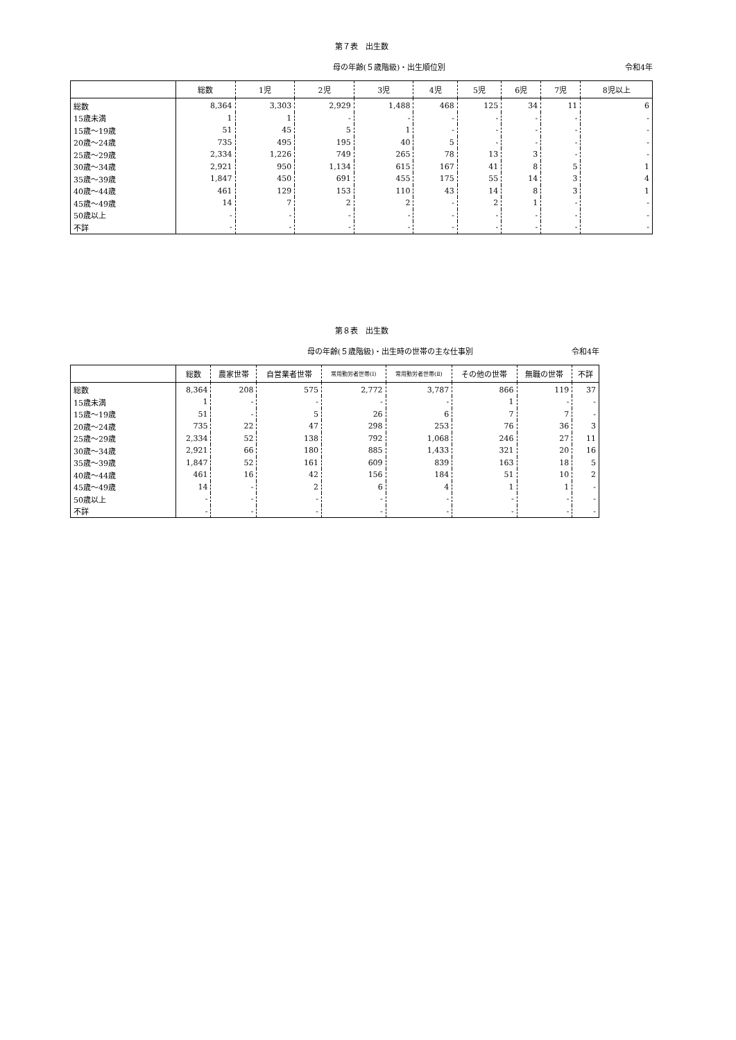第７表　出生数
母の年齢(５歳階級)・出生順位別 令和4年
| | 総数 | 1児 | 2児 | 3児 | 4児 | 5児 | 6児 | 7児 | 8児以上 |
| --- | --- | --- | --- | --- | --- | --- | --- | --- | --- |
| 総数 | 8,364 | 3,303 | 2,929 | 1,488 | 468 | 125 | 34 | 11 | 6 |
| 15歳未満 | 1 | 1 | - | - | - | - | - | - | - |
| 15歳～19歳 | 51 | 45 | 5 | 1 | - | - | - | - | - |
| 20歳～24歳 | 735 | 495 | 195 | 40 | 5 | - | - | - | - |
| 25歳～29歳 | 2,334 | 1,226 | 749 | 265 | 78 | 13 | 3 | - | - |
| 30歳～34歳 | 2,921 | 950 | 1,134 | 615 | 167 | 41 | 8 | 5 | 1 |
| 35歳～39歳 | 1,847 | 450 | 691 | 455 | 175 | 55 | 14 | 3 | 4 |
| 40歳～44歳 | 461 | 129 | 153 | 110 | 43 | 14 | 8 | 3 | 1 |
| 45歳～49歳 | 14 | 7 | 2 | 2 | - | 2 | 1 | - | - |
| 50歳以上 | - | - | - | - | - | - | - | - | - |
| 不詳 | - | - | - | - | - | - | - | - | - |
第８表　出生数
母の年齢(５歳階級)・出生時の世帯の主な仕事別 令和4年
| | 総数 | 農家世帯 | 自営業者世帯 | 常用勤労者世帯(Ⅰ) | 常用勤労者世帯(Ⅱ) | その他の世帯 | 無職の世帯 | 不詳 |
| --- | --- | --- | --- | --- | --- | --- | --- | --- |
| 総数 | 8,364 | 208 | 575 | 2,772 | 3,787 | 866 | 119 | 37 |
| 15歳未満 | 1 | - | - | - | - | 1 | - | - |
| 15歳～19歳 | 51 | - | 5 | 26 | 6 | 7 | 7 | - |
| 20歳～24歳 | 735 | 22 | 47 | 298 | 253 | 76 | 36 | 3 |
| 25歳～29歳 | 2,334 | 52 | 138 | 792 | 1,068 | 246 | 27 | 11 |
| 30歳～34歳 | 2,921 | 66 | 180 | 885 | 1,433 | 321 | 20 | 16 |
| 35歳～39歳 | 1,847 | 52 | 161 | 609 | 839 | 163 | 18 | 5 |
| 40歳～44歳 | 461 | 16 | 42 | 156 | 184 | 51 | 10 | 2 |
| 45歳～49歳 | 14 | - | 2 | 6 | 4 | 1 | 1 | - |
| 50歳以上 | - | - | - | - | - | - | - | - |
| 不詳 | - | - | - | - | - | - | - | - |